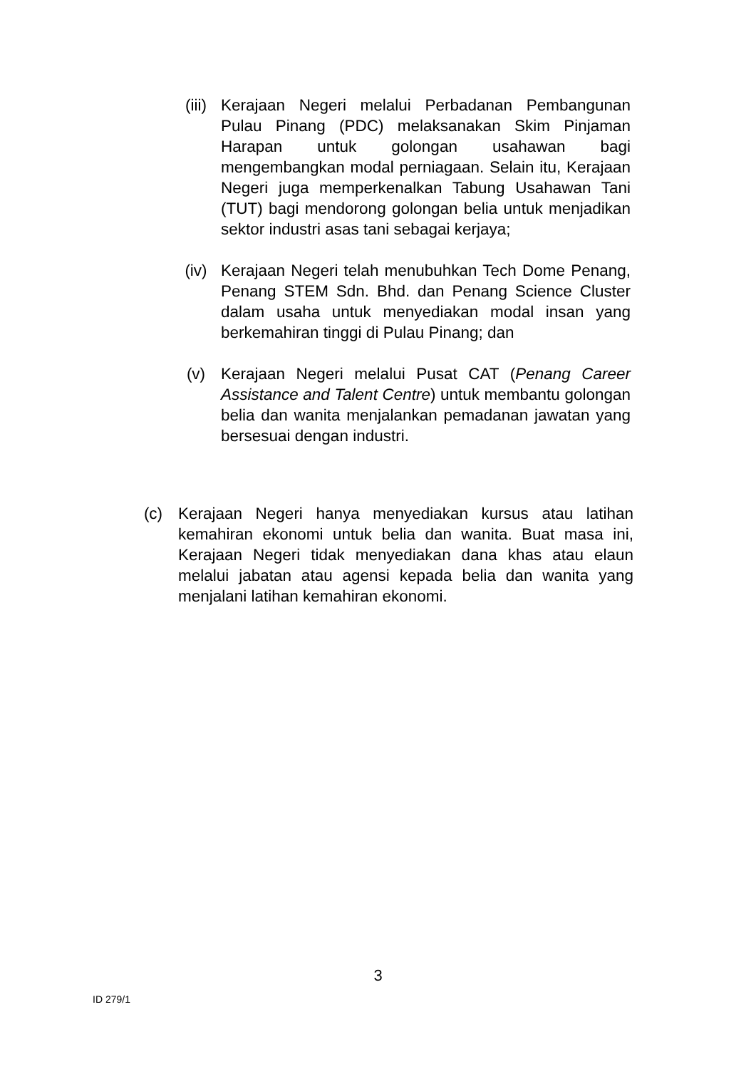(iii) Kerajaan Negeri melalui Perbadanan Pembangunan Pulau Pinang (PDC) melaksanakan Skim Pinjaman Harapan untuk golongan usahawan bagi mengembangkan modal perniagaan. Selain itu, Kerajaan Negeri juga memperkenalkan Tabung Usahawan Tani (TUT) bagi mendorong golongan belia untuk menjadikan sektor industri asas tani sebagai kerjaya;
(iv) Kerajaan Negeri telah menubuhkan Tech Dome Penang, Penang STEM Sdn. Bhd. dan Penang Science Cluster dalam usaha untuk menyediakan modal insan yang berkemahiran tinggi di Pulau Pinang; dan
(v) Kerajaan Negeri melalui Pusat CAT (Penang Career Assistance and Talent Centre) untuk membantu golongan belia dan wanita menjalankan pemadanan jawatan yang bersesuai dengan industri.
(c) Kerajaan Negeri hanya menyediakan kursus atau latihan kemahiran ekonomi untuk belia dan wanita. Buat masa ini, Kerajaan Negeri tidak menyediakan dana khas atau elaun melalui jabatan atau agensi kepada belia dan wanita yang menjalani latihan kemahiran ekonomi.
3
ID 279/1